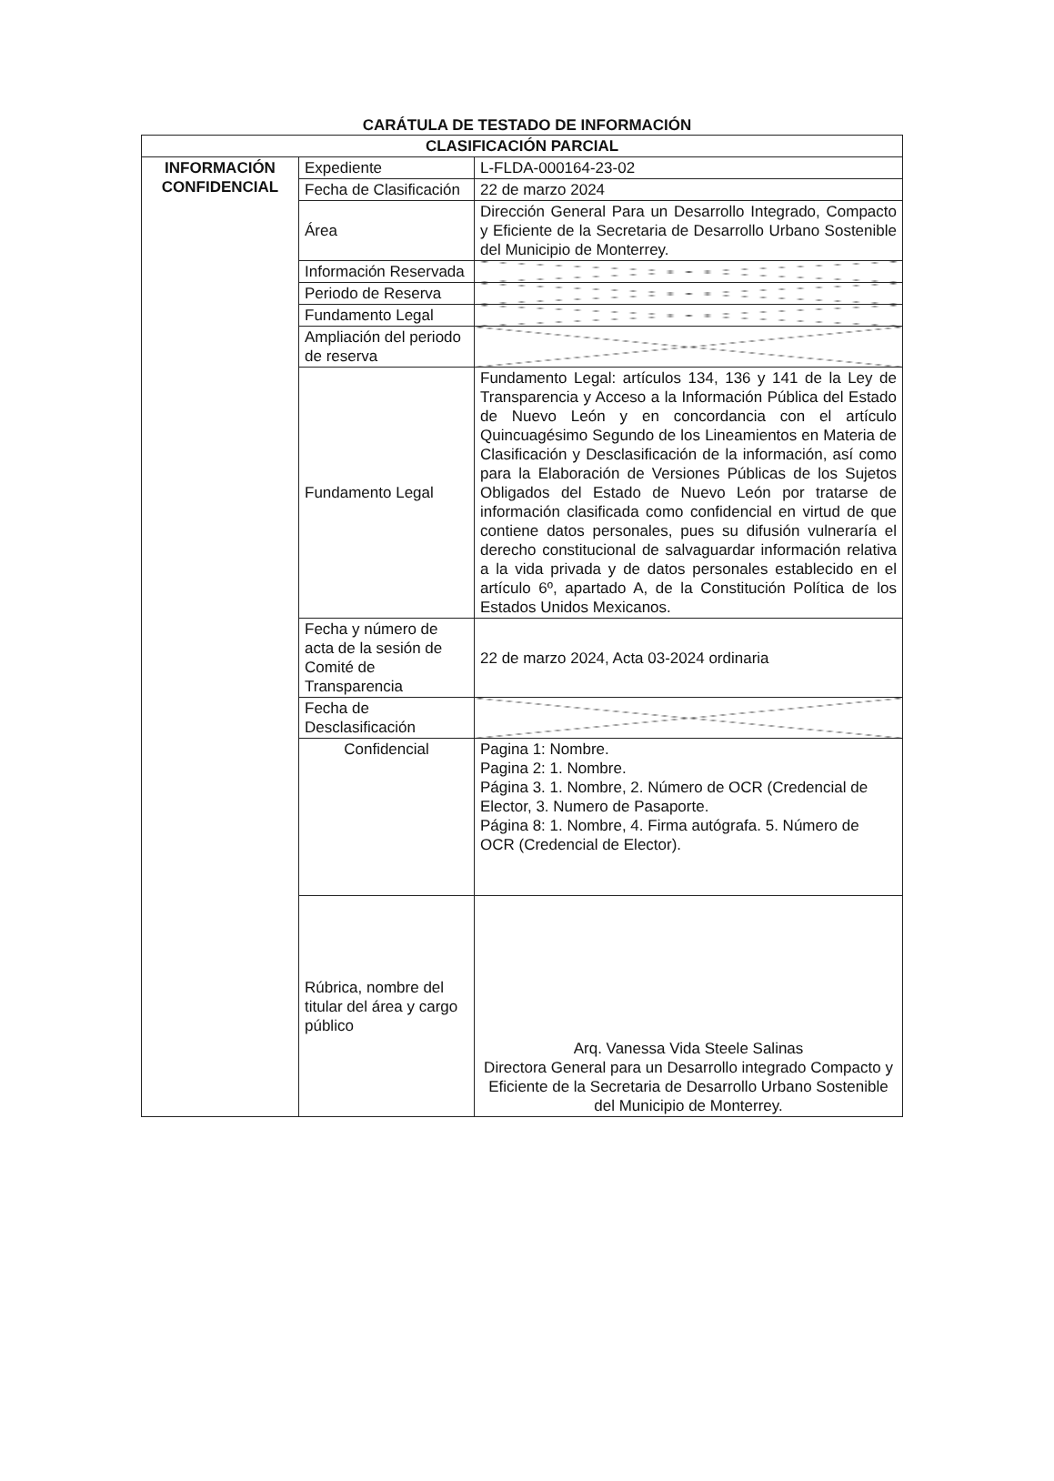CARÁTULA DE TESTADO DE INFORMACIÓN
| CLASIFICACIÓN PARCIAL | | |
| --- | --- | --- |
| INFORMACIÓN CONFIDENCIAL | Expediente | L-FLDA-000164-23-02 |
| | Fecha de Clasificación | 22 de marzo 2024 |
| | Área | Dirección General Para un Desarrollo Integrado, Compacto y Eficiente de la Secretaria de Desarrollo Urbano Sostenible del Municipio de Monterrey. |
| | Información Reservada | |
| | Periodo de Reserva | |
| | Fundamento Legal | |
| | Ampliación del periodo de reserva | |
| | Fundamento Legal | Fundamento Legal: artículos 134, 136 y 141 de la Ley de Transparencia y Acceso a la Información Pública del Estado de Nuevo León y en concordancia con el artículo Quincuagésimo Segundo de los Lineamientos en Materia de Clasificación y Desclasificación de la información, así como para la Elaboración de Versiones Públicas de los Sujetos Obligados del Estado de Nuevo León por tratarse de información clasificada como confidencial en virtud de que contiene datos personales, pues su difusión vulneraría el derecho constitucional de salvaguardar información relativa a la vida privada y de datos personales establecido en el artículo 6º, apartado A, de la Constitución Política de los Estados Unidos Mexicanos. |
| | Fecha y número de acta de la sesión de Comité de Transparencia | 22 de marzo 2024, Acta 03-2024 ordinaria |
| | Fecha de Desclasificación | |
| | Confidencial | Pagina 1: Nombre. Pagina 2: 1. Nombre. Página 3. 1. Nombre, 2. Número de OCR (Credencial de Elector, 3. Numero de Pasaporte. Página 8: 1. Nombre, 4. Firma autógrafa. 5. Número de OCR (Credencial de Elector). |
| | Rúbrica, nombre del titular del área y cargo público | Arq. Vanessa Vida Steele Salinas Directora General para un Desarrollo integrado Compacto y Eficiente de la Secretaria de Desarrollo Urbano Sostenible del Municipio de Monterrey. |